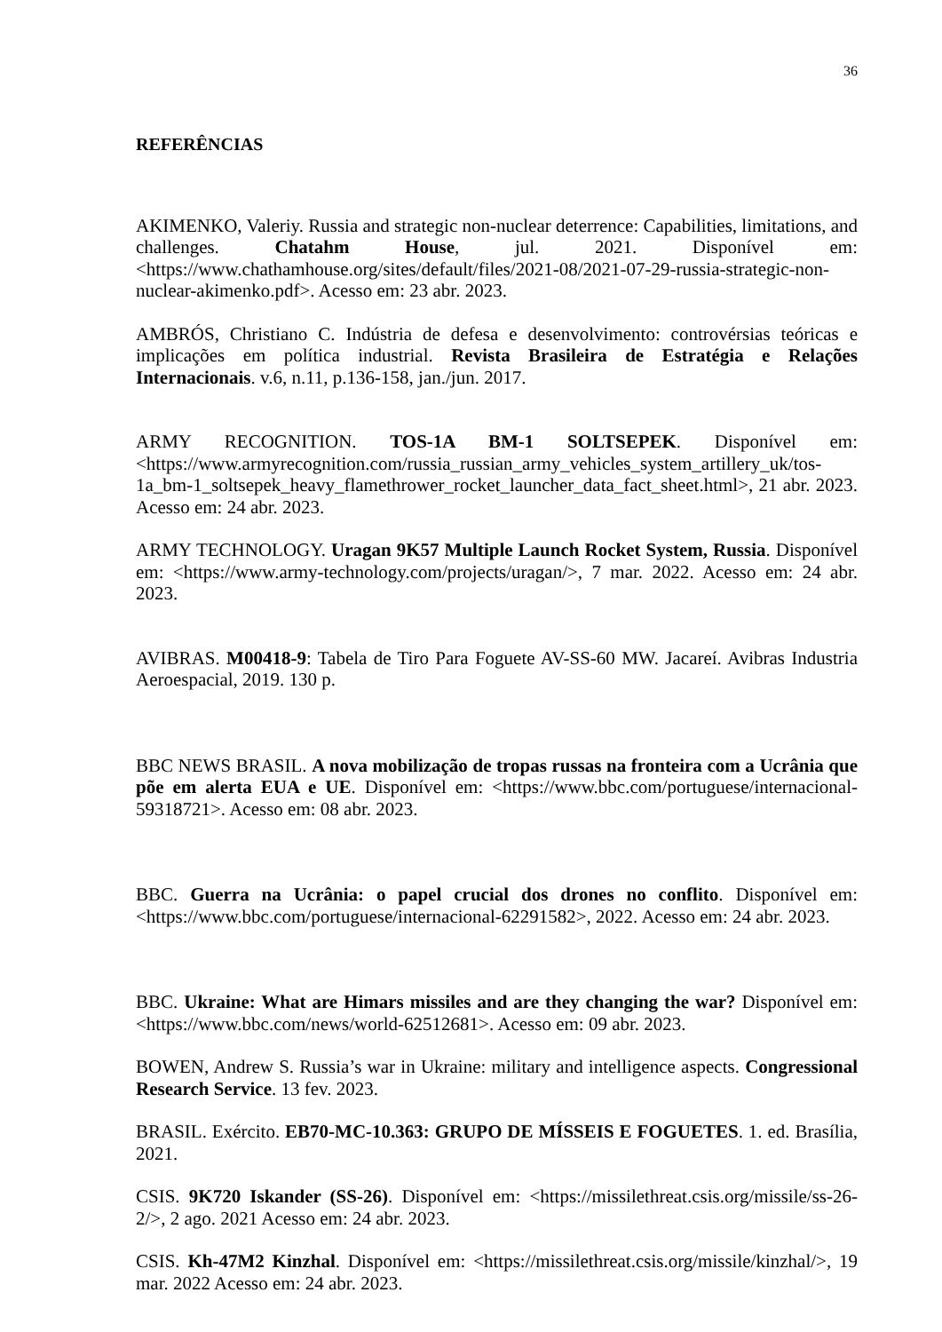36
REFERÊNCIAS
AKIMENKO, Valeriy. Russia and strategic non-nuclear deterrence: Capabilities, limitations, and challenges. Chatahm House, jul. 2021. Disponível em: <https://www.chathamhouse.org/sites/default/files/2021-08/2021-07-29-russia-strategic-non-nuclear-akimenko.pdf>. Acesso em: 23 abr. 2023.
AMBRÓS, Christiano C. Indústria de defesa e desenvolvimento: controvérsias teóricas e implicações em política industrial. Revista Brasileira de Estratégia e Relações Internacionais. v.6, n.11, p.136-158, jan./jun. 2017.
ARMY RECOGNITION. TOS-1A BM-1 SOLTSEPEK. Disponível em: <https://www.armyrecognition.com/russia_russian_army_vehicles_system_artillery_uk/tos-1a_bm-1_soltsepek_heavy_flamethrower_rocket_launcher_data_fact_sheet.html>, 21 abr. 2023. Acesso em: 24 abr. 2023.
ARMY TECHNOLOGY. Uragan 9K57 Multiple Launch Rocket System, Russia. Disponível em: <https://www.army-technology.com/projects/uragan/>, 7 mar. 2022. Acesso em: 24 abr. 2023.
AVIBRAS. M00418-9: Tabela de Tiro Para Foguete AV-SS-60 MW. Jacareí. Avibras Industria Aeroespacial, 2019. 130 p.
BBC NEWS BRASIL. A nova mobilização de tropas russas na fronteira com a Ucrânia que põe em alerta EUA e UE. Disponível em: <https://www.bbc.com/portuguese/internacional-59318721>. Acesso em: 08 abr. 2023.
BBC. Guerra na Ucrânia: o papel crucial dos drones no conflito. Disponível em: <https://www.bbc.com/portuguese/internacional-62291582>, 2022. Acesso em: 24 abr. 2023.
BBC. Ukraine: What are Himars missiles and are they changing the war? Disponível em: <https://www.bbc.com/news/world-62512681>. Acesso em: 09 abr. 2023.
BOWEN, Andrew S. Russia’s war in Ukraine: military and intelligence aspects. Congressional Research Service. 13 fev. 2023.
BRASIL. Exército. EB70-MC-10.363: GRUPO DE MÍSSEIS E FOGUETES. 1. ed. Brasília, 2021.
CSIS. 9K720 Iskander (SS-26). Disponível em: <https://missilethreat.csis.org/missile/ss-26-2/>, 2 ago. 2021 Acesso em: 24 abr. 2023.
CSIS. Kh-47M2 Kinzhal. Disponível em: <https://missilethreat.csis.org/missile/kinzhal/>, 19 mar. 2022 Acesso em: 24 abr. 2023.